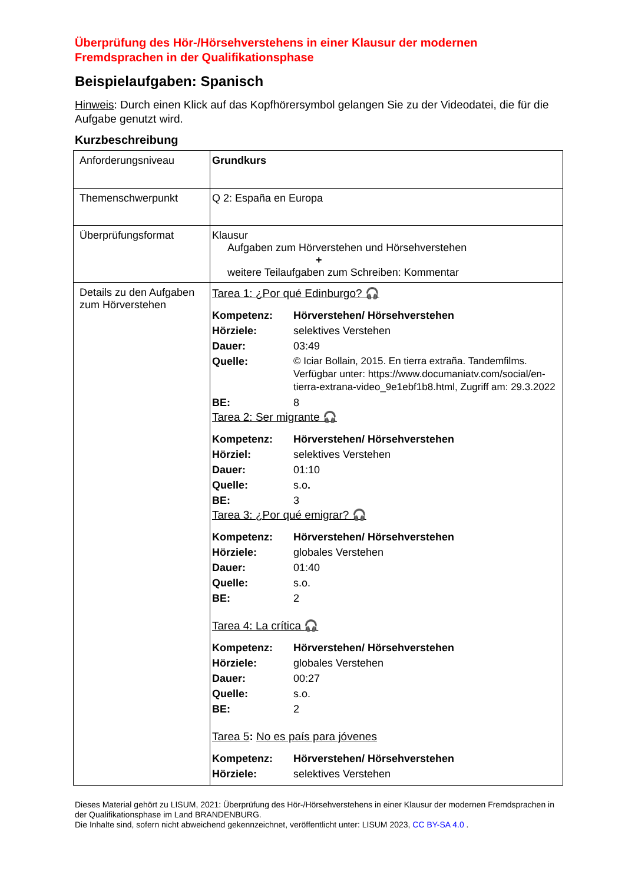Überprüfung des Hör-/Hörsehverstehens in einer Klausur der modernen Fremdsprachen in der Qualifikationsphase
Beispielaufgaben: Spanisch
Hinweis: Durch einen Klick auf das Kopfhörersymbol gelangen Sie zu der Videodatei, die für die Aufgabe genutzt wird.
Kurzbeschreibung
| Anforderungsniveau | Grundkurs |
| Themenschwerpunkt | Q 2: España en Europa |
| Überprüfungsformat | Klausur Aufgaben zum Hörverstehen und Hörsehverstehen + weitere Teilaufgaben zum Schreiben: Kommentar |
| Details zu den Aufgaben zum Hörverstehen | Tarea 1: ¿Por qué Edinburgo? 🎧 / Kompetenz: / Hörverstehen/ Hörsehverstehen / / Hörziele: / selektives Verstehen / / Dauer: / 03:49 / / Quelle: / © Iciar Bollain, 2015. En tierra extraña. Tandemfilms. Verfügbar unter: https://www.documaniatv.com/social/en-tierra-extrana-video_9e1ebf1b8.html, Zugriff am: 29.3.2022 / / BE: / 8 / Tarea 2: Ser migrante 🎧 / Kompetenz: / Hörverstehen/ Hörsehverstehen / / Hörziel: / selektives Verstehen / / Dauer: / 01:10 / / Quelle: / s.o . / / BE: / 3 / Tarea 3: ¿Por qué emigrar? 🎧 / Kompetenz: / Hörverstehen/ Hörsehverstehen / / Hörziele: / globales Verstehen / / Dauer: / 01:40 / / Quelle: / s.o. / / BE: / 2 / Tarea 4: La crítica 🎧 / Kompetenz: / Hörverstehen/ Hörsehverstehen / / Hörziele: / globales Verstehen / / Dauer: / 00:27 / / Quelle: / s.o. / / BE: / 2 / Tarea 5 : No es país para jóvenes / Kompetenz: / Hörverstehen/ Hörsehverstehen / / Hörziele: / selektives Verstehen / |
Dieses Material gehört zu LISUM, 2021: Überprüfung des Hör-/Hörsehverstehens in einer Klausur der modernen Fremdsprachen in der Qualifikationsphase im Land BRANDENBURG.
Die Inhalte sind, sofern nicht abweichend gekennzeichnet, veröffentlicht unter: LISUM 2023, CC BY-SA 4.0 .